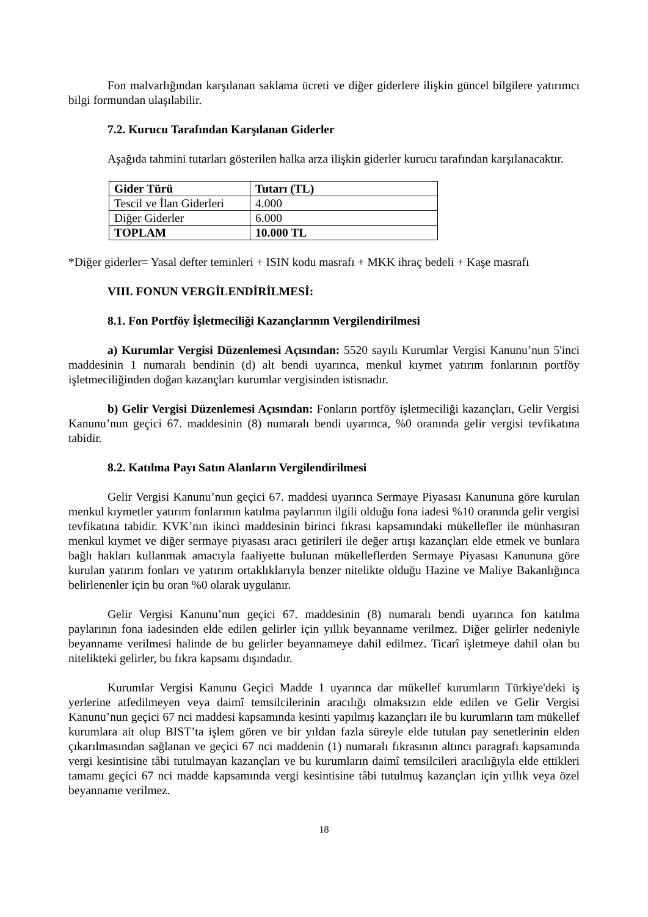Fon malvarlığından karşılanan saklama ücreti ve diğer giderlere ilişkin güncel bilgilere yatırımcı bilgi formundan ulaşılabilir.
7.2. Kurucu Tarafından Karşılanan Giderler
Aşağıda tahmini tutarları gösterilen halka arza ilişkin giderler kurucu tarafından karşılanacaktır.
| Gider Türü | Tutarı (TL) |
| Tescil ve İlan Giderleri | 4.000 |
| Diğer Giderler | 6.000 |
| TOPLAM | 10.000 TL |
*Diğer giderler= Yasal defter teminleri + ISIN kodu masrafı + MKK ihraç bedeli + Kaşe masrafı
VIII. FONUN VERGİLENDİRİLMESİ:
8.1. Fon Portföy İşletmeciliği Kazançlarının Vergilendirilmesi
a) Kurumlar Vergisi Düzenlemesi Açısından: 5520 sayılı Kurumlar Vergisi Kanunu’nun 5'inci maddesinin 1 numaralı bendinin (d) alt bendi uyarınca, menkul kıymet yatırım fonlarının portföy işletmeciliğinden doğan kazançları kurumlar vergisinden istisnadır.
b) Gelir Vergisi Düzenlemesi Açısından: Fonların portföy işletmeciliği kazançları, Gelir Vergisi Kanunu’nun geçici 67. maddesinin (8) numaralı bendi uyarınca, %0 oranında gelir vergisi tevfikatına tabidir.
8.2. Katılma Payı Satın Alanların Vergilendirilmesi
Gelir Vergisi Kanunu’nun geçici 67. maddesi uyarınca Sermaye Piyasası Kanununa göre kurulan menkul kıymetler yatırım fonlarının katılma paylarının ilgili olduğu fona iadesi %10 oranında gelir vergisi tevfikatına tabidir. KVK’nın ikinci maddesinin birinci fıkrası kapsamındaki mükellefler ile münhasıran menkul kıymet ve diğer sermaye piyasası aracı getirileri ile değer artışı kazançları elde etmek ve bunlara bağlı hakları kullanmak amacıyla faaliyette bulunan mükelleflerden Sermaye Piyasası Kanununa göre kurulan yatırım fonları ve yatırım ortaklıklarıyla benzer nitelikte olduğu Hazine ve Maliye Bakanlığınca belirlenenler için bu oran %0 olarak uygulanır.
Gelir Vergisi Kanunu’nun geçici 67. maddesinin (8) numaralı bendi uyarınca fon katılma paylarının fona iadesinden elde edilen gelirler için yıllık beyanname verilmez. Diğer gelirler nedeniyle beyanname verilmesi halinde de bu gelirler beyannameye dahil edilmez. Ticarî işletmeye dahil olan bu nitelikteki gelirler, bu fıkra kapsamı dışındadır.
Kurumlar Vergisi Kanunu Geçici Madde 1 uyarınca dar mükellef kurumların Türkiye'deki iş yerlerine atfedilmeyen veya daimî temsilcilerinin aracılığı olmaksızın elde edilen ve Gelir Vergisi Kanunu’nun geçici 67 nci maddesi kapsamında kesinti yapılmış kazançları ile bu kurumların tam mükellef kurumlara ait olup BIST’ta işlem gören ve bir yıldan fazla süreyle elde tutulan pay senetlerinin elden çıkarılmasından sağlanan ve geçici 67 nci maddenin (1) numaralı fıkrasının altıncı paragrafı kapsamında vergi kesintisine tâbi tutulmayan kazançları ve bu kurumların daimî temsilcileri aracılığıyla elde ettikleri tamamı geçici 67 nci madde kapsamında vergi kesintisine tâbi tutulmuş kazançları için yıllık veya özel beyanname verilmez.
18